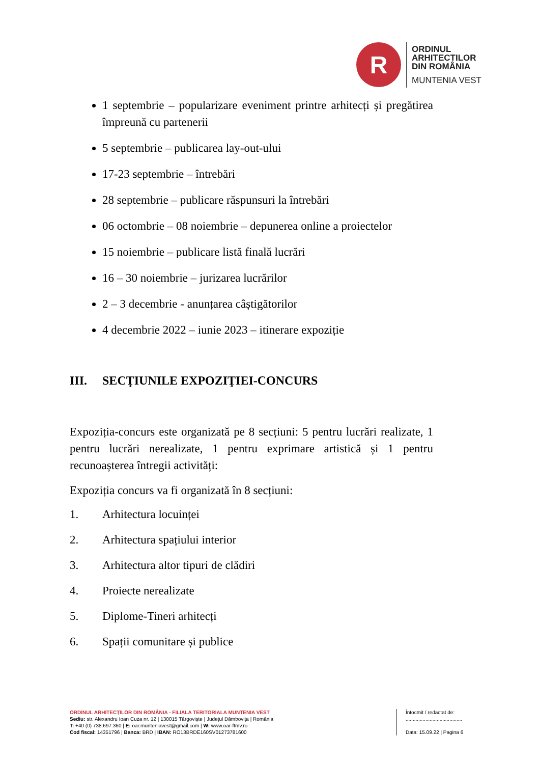R
ORDINUL
ARHITECTILOR
DIN ROMÂNIA
MUNTENIA VEST
1 septembrie – popularizare eveniment printre arhitecți și pregătirea împreună cu partenerii
5 septembrie – publicarea lay-out-ului
17-23 septembrie – întrebări
28 septembrie – publicare răspunsuri la întrebări
06 octombrie – 08 noiembrie – depunerea online a proiectelor
15 noiembrie – publicare listă finală lucrări
16 – 30 noiembrie – jurizarea lucrărilor
2 – 3 decembrie - anunțarea câștigătorilor
4 decembrie 2022 – iunie 2023 – itinerare expoziție
III. SECŢIUNILE EXPOZIŢIEI-CONCURS
Expoziția-concurs este organizată pe 8 secțiuni: 5 pentru lucrări realizate, 1 pentru lucrări nerealizate, 1 pentru exprimare artistică și 1 pentru recunoașterea întregii activități:
Expoziția concurs va fi organizată în 8 secțiuni:
1. Arhitectura locuinței
2. Arhitectura spațiului interior
3. Arhitectura altor tipuri de clădiri
4. Proiecte nerealizate
5. Diplome-Tineri arhitecți
6. Spații comunitare și publice
ORDINUL ARHITECȚILOR DIN ROMÂNIA - FILIALA TERITORIALA MUNTENIA VEST
Sediu: str. Alexandru Ioan Cuza nr. 12 | 130015 Târgoviște | Județul Dâmbovița | România
T: +40 (0) 738.697.360 | E: oar.munteniavest@gmail.com | W: www.oar-ftmv.ro
Cod fiscal: 14351796 | Banca: BRD | IBAN: RO13BRDE160SV01273781600
Întocmit / redactat de:
........................................
Data: 15.09.22 | Pagina 6